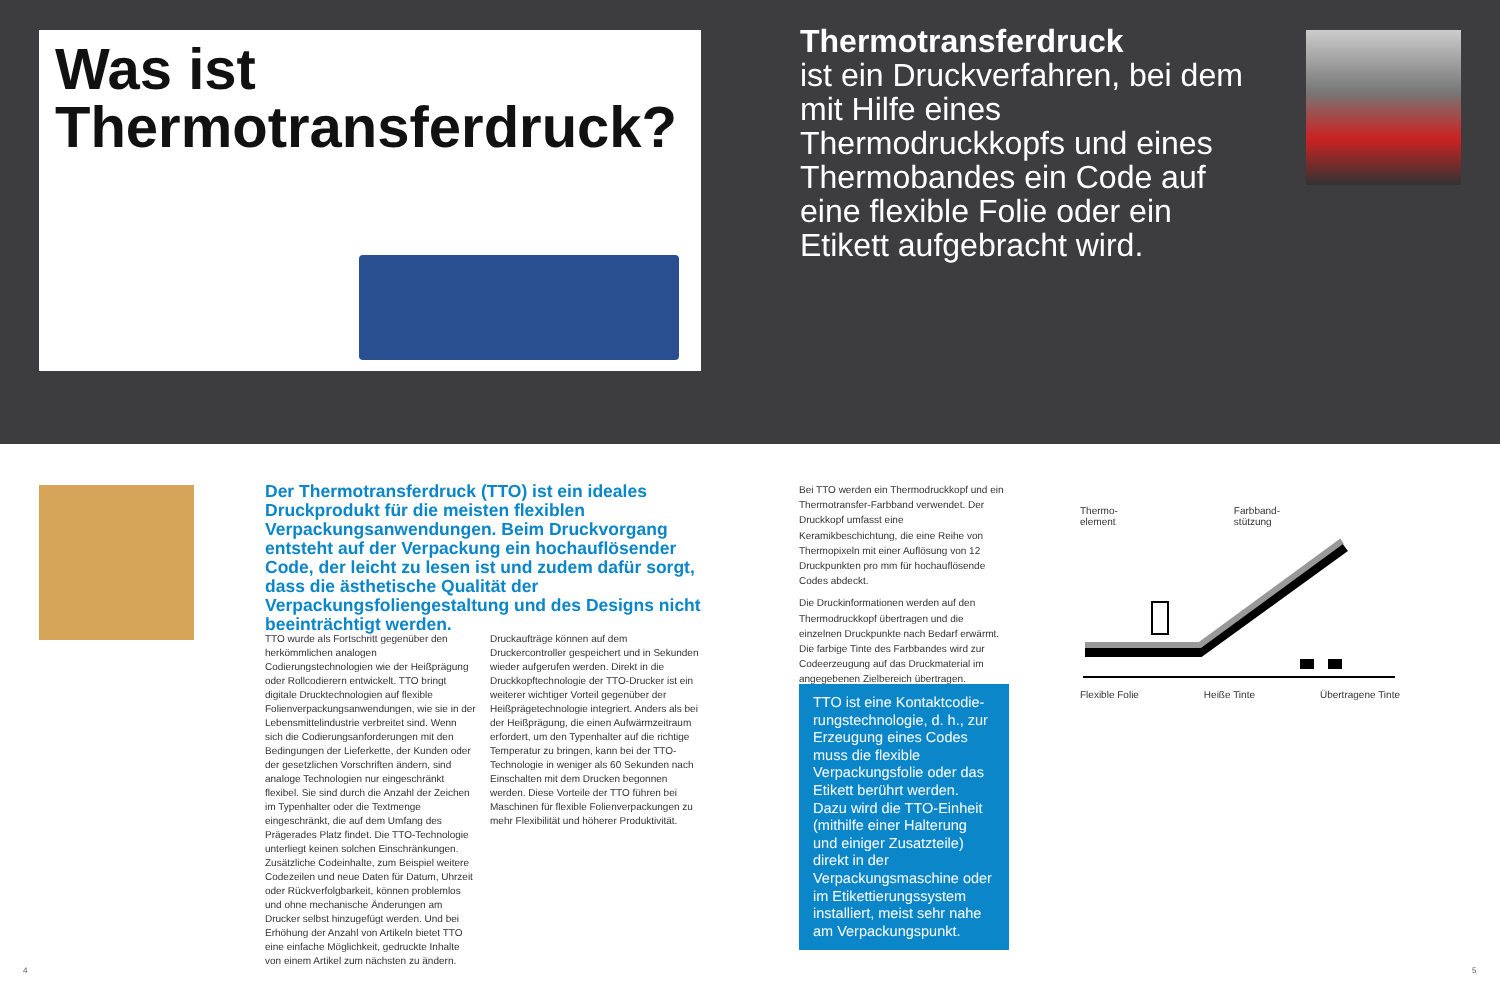Was ist
Thermotransferdruck?
Thermotransferdruck
ist ein Druckverfahren, bei dem mit Hilfe eines Thermodruckkopfs und eines Thermobandes ein Code auf eine flexible Folie oder ein Etikett aufgebracht wird.
Der Thermotransferdruck (TTO) ist ein ideales Druckprodukt für die meisten flexiblen Verpackungsanwendungen. Beim Druckvorgang entsteht auf der Verpackung ein hochauflösender Code, der leicht zu lesen ist und zudem dafür sorgt, dass die ästhetische Qualität der Verpackungsfoliengestaltung und des Designs nicht beeinträchtigt werden.
TTO wurde als Fortschritt gegenüber den herkömmlichen analogen Codierungstechnologien wie der Heißprägung oder Rollcodierern entwickelt. TTO bringt digitale Drucktechnologien auf flexible Folienverpackungsanwendungen, wie sie in der Lebensmittelindustrie verbreitet sind. Wenn sich die Codierungsanforderungen mit den Bedingungen der Lieferkette, der Kunden oder der gesetzlichen Vorschriften ändern, sind analoge Technologien nur eingeschränkt flexibel. Sie sind durch die Anzahl der Zeichen im Typenhalter oder die Textmenge eingeschränkt, die auf dem Umfang des Prägerades Platz findet. Die TTO-Technologie unterliegt keinen solchen Einschränkungen. Zusätzliche Codeinhalte, zum Beispiel weitere Codezeilen und neue Daten für Datum, Uhrzeit oder Rückverfolgbarkeit, können problemlos und ohne mechanische Änderungen am Drucker selbst hinzugefügt werden. Und bei Erhöhung der Anzahl von Artikeln bietet TTO eine einfache Möglichkeit, gedruckte Inhalte von einem Artikel zum nächsten zu ändern.
Druckaufträge können auf dem Druckercontroller gespeichert und in Sekunden wieder aufgerufen werden. Direkt in die Druckkopftechnologie der TTO-Drucker ist ein weiterer wichtiger Vorteil gegenüber der Heißprägetechnologie integriert. Anders als bei der Heißprägung, die einen Aufwärmzeitraum erfordert, um den Typenhalter auf die richtige Temperatur zu bringen, kann bei der TTO-Technologie in weniger als 60 Sekunden nach Einschalten mit dem Drucken begonnen werden. Diese Vorteile der TTO führen bei Maschinen für flexible Folienverpackungen zu mehr Flexibilität und höherer Produktivität.
Bei TTO werden ein Thermodruckkopf und ein Thermotransfer-Farbband verwendet. Der Druckkopf umfasst eine Keramikbeschichtung, die eine Reihe von Thermopixeln mit einer Auflösung von 12 Druckpunkten pro mm für hochauflösende Codes abdeckt.
Die Druckinformationen werden auf den Thermodruckkopf übertragen und die einzelnen Druckpunkte nach Bedarf erwärmt. Die farbige Tinte des Farbbandes wird zur Codeerzeugung auf das Druckmaterial im angegebenen Zielbereich übertragen.
TTO ist eine Kontaktcodie­rungstechnologie, d. h., zur Erzeugung eines Codes muss die flexible Verpackungsfolie oder das Etikett berührt werden. Dazu wird die TTO-Einheit (mithilfe einer Halterung und einiger Zusatzteile) direkt in der Verpackungsmaschine oder im Etikettierungssystem installiert, meist sehr nahe am Verpackungspunkt.
Thermo-
element Farbband-
stützung
Flexible Folie Heiße Tinte Übertragene Tinte
4 5